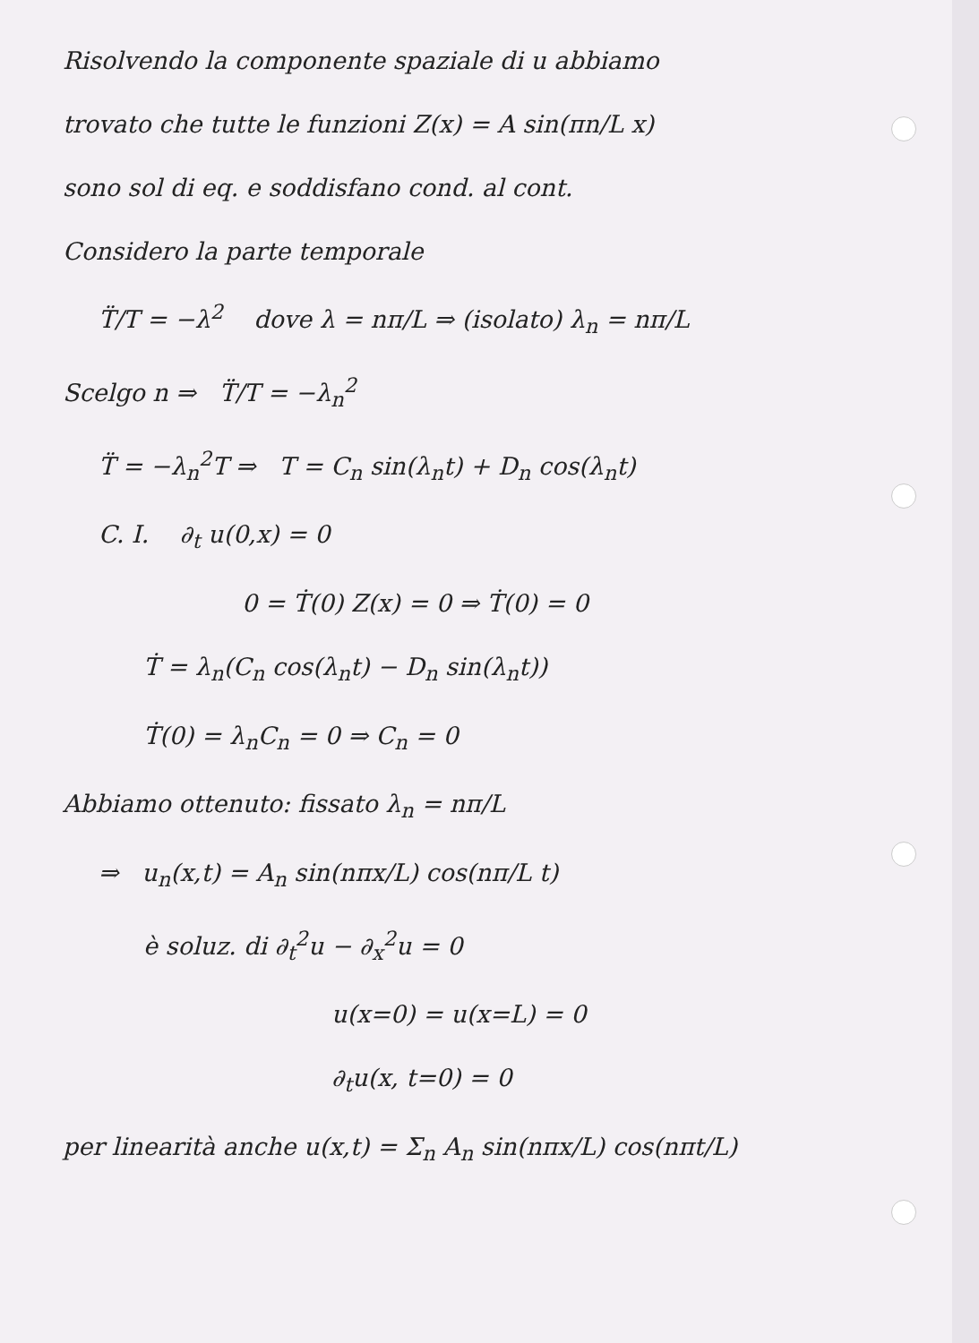Risolvendo la componente spaziale di u abbiamo
trovato che tutte le funzioni Z(x) = A sin(πn/L x)
sono sol di eq. e soddisfano cond. al cont.
Considero la parte temporale
T̈/T = −λ<sup>2</sup> dove λ = nπ/L ⇒ (isolato) λ<sub>n</sub> = nπ/L
Scelgo n ⇒ T̈/T = −λ<sub>n</sub><sup>2</sup>
T̈ = −λ<sub>n</sub><sup>2</sup>T ⇒ T = C<sub>n</sub> sin(λ<sub>n</sub>t) + D<sub>n</sub> cos(λ<sub>n</sub>t)
C. I. ∂<sub>t</sub> u(0,x) = 0
0 = Ṫ(0) Z(x) = 0 ⇒ Ṫ(0) = 0
Ṫ = λ<sub>n</sub>(C<sub>n</sub> cos(λ<sub>n</sub>t) − D<sub>n</sub> sin(λ<sub>n</sub>t))
Ṫ(0) = λ<sub>n</sub>C<sub>n</sub> = 0 ⇒ C<sub>n</sub> = 0
Abbiamo ottenuto: fissato λ<sub>n</sub> = nπ/L
⇒ u<sub>n</sub>(x,t) = A<sub>n</sub> sin(nπx/L) cos(nπ/L t)
è soluz. di ∂<sub>t</sub><sup>2</sup>u − ∂<sub>x</sub><sup>2</sup>u = 0
u(x=0) = u(x=L) = 0
∂<sub>t</sub>u(x, t=0) = 0
per linearità anche u(x,t) = Σ<sub>n</sub> A<sub>n</sub> sin(nπx/L) cos(nπt/L)